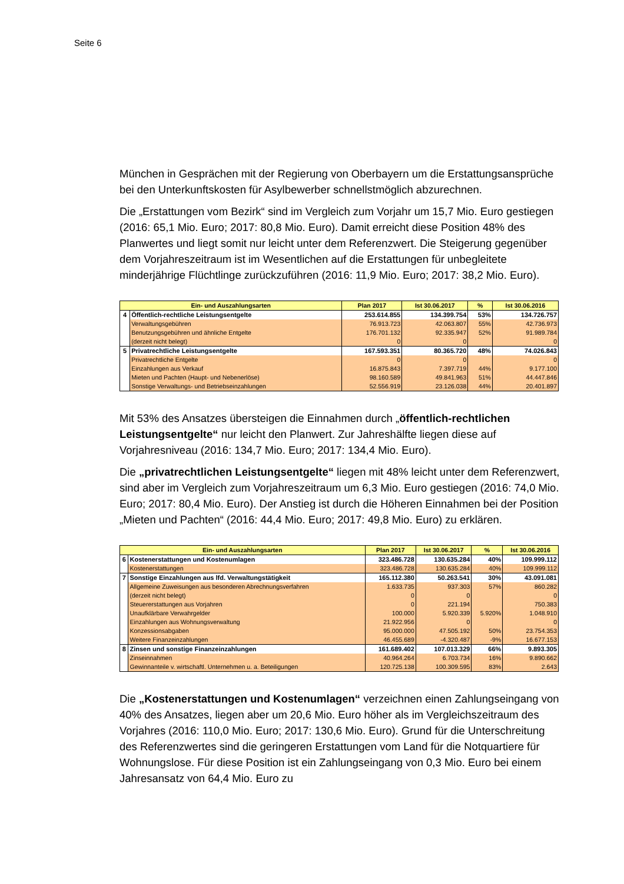Seite 6
München in Gesprächen mit der Regierung von Oberbayern um die Erstattungsansprüche bei den Unterkunftskosten für Asylbewerber schnellstmöglich abzurechnen.
Die „Erstattungen vom Bezirk“ sind im Vergleich zum Vorjahr um 15,7 Mio. Euro gestiegen (2016: 65,1 Mio. Euro; 2017: 80,8 Mio. Euro). Damit erreicht diese Position 48% des Planwertes und liegt somit nur leicht unter dem Referenzwert. Die Steigerung gegenüber dem Vorjahreszeitraum ist im Wesentlichen auf die Erstattungen für unbegleitete minderjährige Flüchtlinge zurückzuführen (2016: 11,9 Mio. Euro; 2017: 38,2 Mio. Euro).
| Ein- und Auszahlungsarten | | Plan 2017 | Ist 30.06.2017 | % | Ist 30.06.2016 |
| --- | --- | --- | --- | --- | --- |
| 4 | Öffentlich-rechtliche Leistungsentgelte | 253.614.855 | 134.399.754 | 53% | 134.726.757 |
| | Verwaltungsgebühren | 76.913.723 | 42.063.807 | 55% | 42.736.973 |
| | Benutzungsgebühren und ähnliche Entgelte | 176.701.132 | 92.335.947 | 52% | 91.989.784 |
| | (derzeit nicht belegt) | 0 | 0 | | 0 |
| 5 | Privatrechtliche Leistungsentgelte | 167.593.351 | 80.365.720 | 48% | 74.026.843 |
| | Privatrechtliche Entgelte | 0 | 0 | | 0 |
| | Einzahlungen aus Verkauf | 16.875.843 | 7.397.719 | 44% | 9.177.100 |
| | Mieten und Pachten (Haupt- und Nebenerlöse) | 98.160.589 | 49.841.963 | 51% | 44.447.846 |
| | Sonstige Verwaltungs- und Betriebseinzahlungen | 52.556.919 | 23.126.038 | 44% | 20.401.897 |
Mit 53% des Ansatzes übersteigen die Einnahmen durch „öffentlich-rechtlichen Leistungsentgelte“ nur leicht den Planwert. Zur Jahreshälfte liegen diese auf Vorjahresniveau (2016: 134,7 Mio. Euro; 2017: 134,4 Mio. Euro).
Die „privatrechtlichen Leistungsentgelte“ liegen mit 48% leicht unter dem Referenzwert, sind aber im Vergleich zum Vorjahreszeitraum um 6,3 Mio. Euro gestiegen (2016: 74,0 Mio. Euro; 2017: 80,4 Mio. Euro). Der Anstieg ist durch die Höheren Einnahmen bei der Position „Mieten und Pachten“ (2016: 44,4 Mio. Euro; 2017: 49,8 Mio. Euro) zu erklären.
| Ein- und Auszahlungsarten | | Plan 2017 | Ist 30.06.2017 | % | Ist 30.06.2016 |
| --- | --- | --- | --- | --- | --- |
| 6 | Kostenerstattungen und Kostenumlagen | 323.486.728 | 130.635.284 | 40% | 109.999.112 |
| | Kostenerstattungen | 323.486.728 | 130.635.284 | 40% | 109.999.112 |
| 7 | Sonstige Einzahlungen aus lfd. Verwaltungstätigkeit | 165.112.380 | 50.263.541 | 30% | 43.091.081 |
| | Allgemeine Zuweisungen aus besonderen Abrechnungsverfahren | 1.633.735 | 937.303 | 57% | 860.282 |
| | (derzeit nicht belegt) | 0 | 0 | | 0 |
| | Steuererstattungen aus Vorjahren | 0 | 221.194 | | 750.383 |
| | Unaufklärbare Verwahrgelder | 100.000 | 5.920.339 | 5.920% | 1.048.910 |
| | Einzahlungen aus Wohnungsverwaltung | 21.922.956 | 0 | | 0 |
| | Konzessionsabgaben | 95.000.000 | 47.505.192 | 50% | 23.754.353 |
| | Weitere Finanzeinzahlungen | 46.455.689 | -4.320.487 | -9% | 16.677.153 |
| 8 | Zinsen und sonstige Finanzeinzahlungen | 161.689.402 | 107.013.329 | 66% | 9.893.305 |
| | Zinseinnahmen | 40.964.264 | 6.703.734 | 16% | 9.890.662 |
| | Gewinnanteile v. wirtschaftl. Unternehmen u. a. Beteiligungen | 120.725.138 | 100.309.595 | 83% | 2.643 |
Die „Kostenerstattungen und Kostenumlagen“ verzeichnen einen Zahlungseingang von 40% des Ansatzes, liegen aber um 20,6 Mio. Euro höher als im Vergleichszeitraum des Vorjahres (2016: 110,0 Mio. Euro; 2017: 130,6 Mio. Euro). Grund für die Unterschreitung des Referenzwertes sind die geringeren Erstattungen vom Land für die Notquartiere für Wohnungslose. Für diese Position ist ein Zahlungseingang von 0,3 Mio. Euro bei einem Jahresansatz von 64,4 Mio. Euro zu